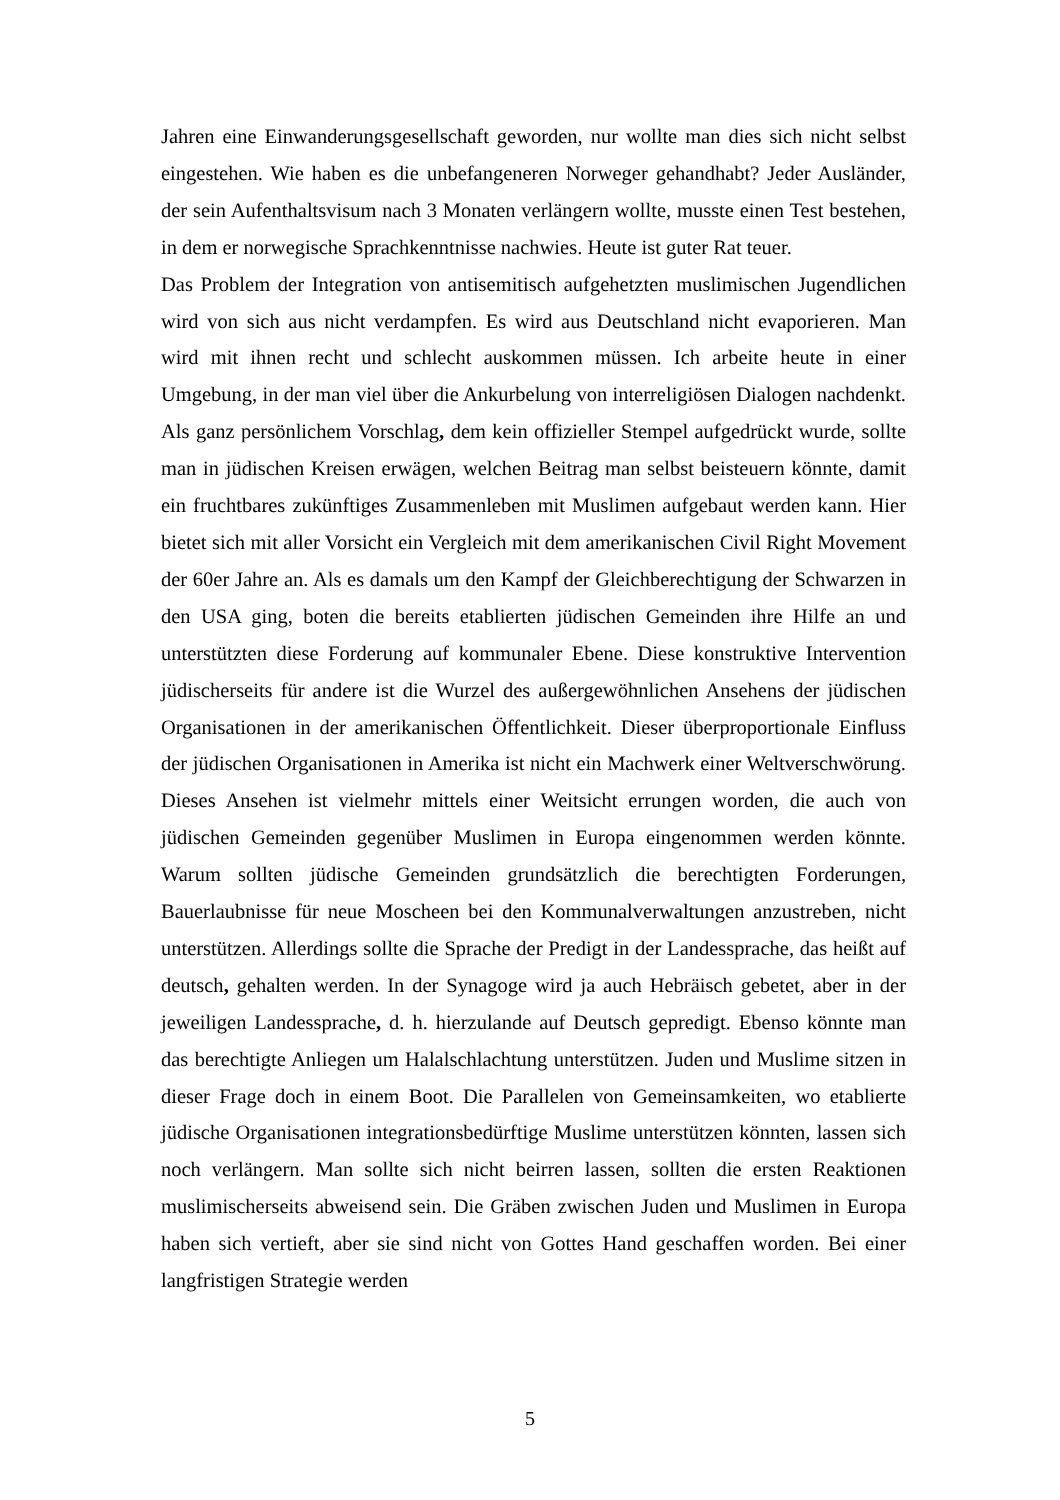Jahren eine Einwanderungsgesellschaft geworden, nur wollte man dies sich nicht selbst eingestehen. Wie haben es die unbefangeneren Norweger gehandhabt? Jeder Ausländer, der sein Aufenthaltsvisum nach 3 Monaten verlängern wollte, musste einen Test bestehen, in dem er norwegische Sprachkenntnisse nachwies. Heute ist guter Rat teuer.
Das Problem der Integration von antisemitisch aufgehetzten muslimischen Jugendlichen wird von sich aus nicht verdampfen. Es wird aus Deutschland nicht evaporieren. Man wird mit ihnen recht und schlecht auskommen müssen. Ich arbeite heute in einer Umgebung, in der man viel über die Ankurbelung von interreligiösen Dialogen nachdenkt. Als ganz persönlichem Vorschlag, dem kein offizieller Stempel aufgedrückt wurde, sollte man in jüdischen Kreisen erwägen, welchen Beitrag man selbst beisteuern könnte, damit ein fruchtbares zukünftiges Zusammenleben mit Muslimen aufgebaut werden kann. Hier bietet sich mit aller Vorsicht ein Vergleich mit dem amerikanischen Civil Right Movement der 60er Jahre an. Als es damals um den Kampf der Gleichberechtigung der Schwarzen in den USA ging, boten die bereits etablierten jüdischen Gemeinden ihre Hilfe an und unterstützten diese Forderung auf kommunaler Ebene. Diese konstruktive Intervention jüdischerseits für andere ist die Wurzel des außergewöhnlichen Ansehens der jüdischen Organisationen in der amerikanischen Öffentlichkeit. Dieser überproportionale Einfluss der jüdischen Organisationen in Amerika ist nicht ein Machwerk einer Weltverschwörung. Dieses Ansehen ist vielmehr mittels einer Weitsicht errungen worden, die auch von jüdischen Gemeinden gegenüber Muslimen in Europa eingenommen werden könnte. Warum sollten jüdische Gemeinden grundsätzlich die berechtigten Forderungen, Bauerlaubnisse für neue Moscheen bei den Kommunalverwaltungen anzustreben, nicht unterstützen. Allerdings sollte die Sprache der Predigt in der Landessprache, das heißt auf deutsch, gehalten werden. In der Synagoge wird ja auch Hebräisch gebetet, aber in der jeweiligen Landessprache, d. h. hierzulande auf Deutsch gepredigt. Ebenso könnte man das berechtigte Anliegen um Halalschlachtung unterstützen. Juden und Muslime sitzen in dieser Frage doch in einem Boot. Die Parallelen von Gemeinsamkeiten, wo etablierte jüdische Organisationen integrationsbedürftige Muslime unterstützen könnten, lassen sich noch verlängern. Man sollte sich nicht beirren lassen, sollten die ersten Reaktionen muslimischerseits abweisend sein. Die Gräben zwischen Juden und Muslimen in Europa haben sich vertieft, aber sie sind nicht von Gottes Hand geschaffen worden. Bei einer langfristigen Strategie werden
5